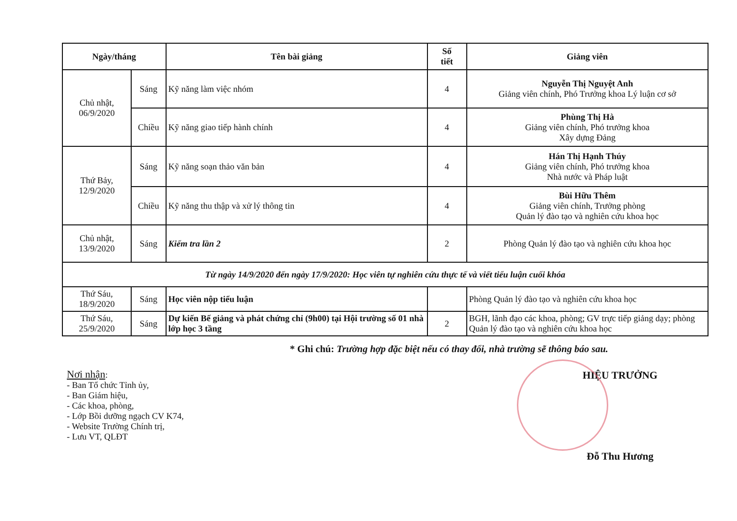| Ngày/tháng | | Tên bài giảng | Số tiết | Giảng viên |
| --- | --- | --- | --- | --- |
| Chủ nhật, 06/9/2020 | Sáng | Kỹ năng làm việc nhóm | 4 | Nguyễn Thị Nguyệt Anh Giảng viên chính, Phó Trưởng khoa Lý luận cơ sở |
| | Chiều | Kỹ năng giao tiếp hành chính | 4 | Phùng Thị Hà Giảng viên chính, Phó trưởng khoa Xây dựng Đảng |
| Thứ Bảy, 12/9/2020 | Sáng | Kỹ năng soạn thảo văn bản | 4 | Hán Thị Hạnh Thúy Giảng viên chính, Phó trưởng khoa Nhà nước và Pháp luật |
| | Chiều | Kỹ năng thu thập và xử lý thông tin | 4 | Bùi Hữu Thêm Giảng viên chính, Trưởng phòng Quản lý đào tạo và nghiên cứu khoa học |
| Chủ nhật, 13/9/2020 | Sáng | Kiểm tra lần 2 | 2 | Phòng Quản lý đào tạo và nghiên cứu khoa học |
| Từ ngày 14/9/2020 đến ngày 17/9/2020: Học viên tự nghiên cứu thực tế và viết tiểu luận cuối khóa | | | | |
| Thứ Sáu, 18/9/2020 | Sáng | Học viên nộp tiểu luận | | Phòng Quản lý đào tạo và nghiên cứu khoa học |
| Thứ Sáu, 25/9/2020 | Sáng | Dự kiến Bế giảng và phát chứng chỉ (9h00) tại Hội trường số 01 nhà lớp học 3 tầng | 2 | BGH, lãnh đạo các khoa, phòng; GV trực tiếp giảng dạy; phòng Quản lý đào tạo và nghiên cứu khoa học |
* Ghi chú: Trường hợp đặc biệt nếu có thay đổi, nhà trường sẽ thông báo sau.
Nơi nhận:
- Ban Tổ chức Tỉnh ủy,
- Ban Giám hiệu,
- Các khoa, phòng,
- Lớp Bồi dưỡng ngạch CV K74,
- Website Trường Chính trị,
- Lưu VT, QLĐT
HIỆU TRƯỞNG
Đỗ Thu Hương